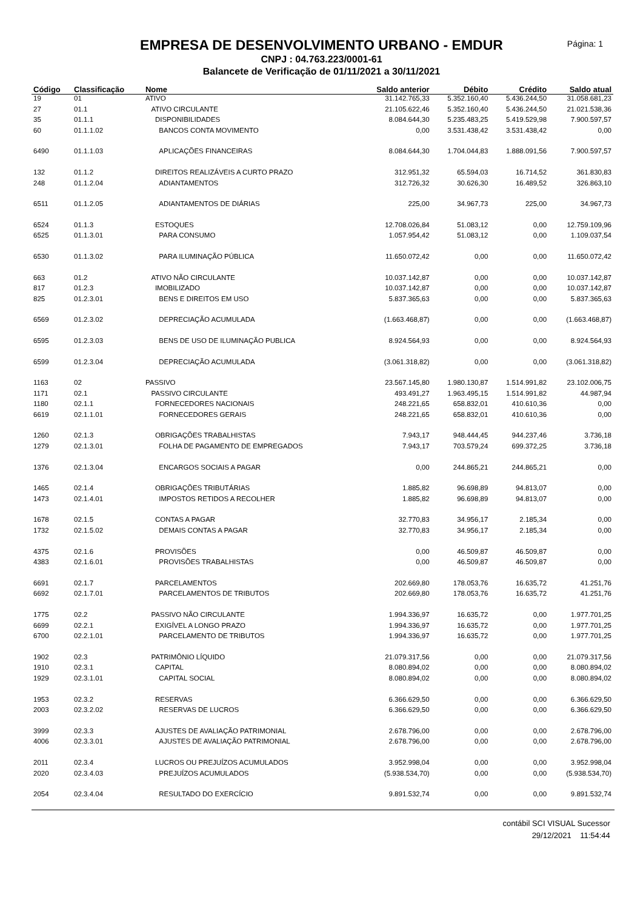EMPRESA DE DESENVOLVIMENTO URBANO - EMDUR
CNPJ : 04.763.223/0001-61
Balancete de Verificação de 01/11/2021 a 30/11/2021
Página: 1
| Código | Classificação | Nome | Saldo anterior | Débito | Crédito | Saldo atual |
| --- | --- | --- | --- | --- | --- | --- |
| 19 | 01 | ATIVO | 31.142.765,33 | 5.352.160,40 | 5.436.244,50 | 31.058.681,23 |
| 27 | 01.1 | ATIVO CIRCULANTE | 21.105.622,46 | 5.352.160,40 | 5.436.244,50 | 21.021.538,36 |
| 35 | 01.1.1 | DISPONIBILIDADES | 8.084.644,30 | 5.235.483,25 | 5.419.529,98 | 7.900.597,57 |
| 60 | 01.1.1.02 | BANCOS CONTA MOVIMENTO | 0,00 | 3.531.438,42 | 3.531.438,42 | 0,00 |
| 6490 | 01.1.1.03 | APLICAÇÕES FINANCEIRAS | 8.084.644,30 | 1.704.044,83 | 1.888.091,56 | 7.900.597,57 |
| 132 | 01.1.2 | DIREITOS REALIZÁVEIS A CURTO PRAZO | 312.951,32 | 65.594,03 | 16.714,52 | 361.830,83 |
| 248 | 01.1.2.04 | ADIANTAMENTOS | 312.726,32 | 30.626,30 | 16.489,52 | 326.863,10 |
| 6511 | 01.1.2.05 | ADIANTAMENTOS DE DIÁRIAS | 225,00 | 34.967,73 | 225,00 | 34.967,73 |
| 6524 | 01.1.3 | ESTOQUES | 12.708.026,84 | 51.083,12 | 0,00 | 12.759.109,96 |
| 6525 | 01.1.3.01 | PARA CONSUMO | 1.057.954,42 | 51.083,12 | 0,00 | 1.109.037,54 |
| 6530 | 01.1.3.02 | PARA ILUMINAÇÃO PÚBLICA | 11.650.072,42 | 0,00 | 0,00 | 11.650.072,42 |
| 663 | 01.2 | ATIVO NÃO CIRCULANTE | 10.037.142,87 | 0,00 | 0,00 | 10.037.142,87 |
| 817 | 01.2.3 | IMOBILIZADO | 10.037.142,87 | 0,00 | 0,00 | 10.037.142,87 |
| 825 | 01.2.3.01 | BENS E DIREITOS EM USO | 5.837.365,63 | 0,00 | 0,00 | 5.837.365,63 |
| 6569 | 01.2.3.02 | DEPRECIAÇÃO ACUMULADA | (1.663.468,87) | 0,00 | 0,00 | (1.663.468,87) |
| 6595 | 01.2.3.03 | BENS DE USO DE ILUMINAÇÃO PUBLICA | 8.924.564,93 | 0,00 | 0,00 | 8.924.564,93 |
| 6599 | 01.2.3.04 | DEPRECIAÇÃO ACUMULADA | (3.061.318,82) | 0,00 | 0,00 | (3.061.318,82) |
| 1163 | 02 | PASSIVO | 23.567.145,80 | 1.980.130,87 | 1.514.991,82 | 23.102.006,75 |
| 1171 | 02.1 | PASSIVO CIRCULANTE | 493.491,27 | 1.963.495,15 | 1.514.991,82 | 44.987,94 |
| 1180 | 02.1.1 | FORNECEDORES NACIONAIS | 248.221,65 | 658.832,01 | 410.610,36 | 0,00 |
| 6619 | 02.1.1.01 | FORNECEDORES GERAIS | 248.221,65 | 658.832,01 | 410.610,36 | 0,00 |
| 1260 | 02.1.3 | OBRIGAÇÕES TRABALHISTAS | 7.943,17 | 948.444,45 | 944.237,46 | 3.736,18 |
| 1279 | 02.1.3.01 | FOLHA DE PAGAMENTO DE EMPREGADOS | 7.943,17 | 703.579,24 | 699.372,25 | 3.736,18 |
| 1376 | 02.1.3.04 | ENCARGOS SOCIAIS A PAGAR | 0,00 | 244.865,21 | 244.865,21 | 0,00 |
| 1465 | 02.1.4 | OBRIGAÇÕES TRIBUTÁRIAS | 1.885,82 | 96.698,89 | 94.813,07 | 0,00 |
| 1473 | 02.1.4.01 | IMPOSTOS RETIDOS A RECOLHER | 1.885,82 | 96.698,89 | 94.813,07 | 0,00 |
| 1678 | 02.1.5 | CONTAS A PAGAR | 32.770,83 | 34.956,17 | 2.185,34 | 0,00 |
| 1732 | 02.1.5.02 | DEMAIS CONTAS A PAGAR | 32.770,83 | 34.956,17 | 2.185,34 | 0,00 |
| 4375 | 02.1.6 | PROVISÕES | 0,00 | 46.509,87 | 46.509,87 | 0,00 |
| 4383 | 02.1.6.01 | PROVISÕES TRABALHISTAS | 0,00 | 46.509,87 | 46.509,87 | 0,00 |
| 6691 | 02.1.7 | PARCELAMENTOS | 202.669,80 | 178.053,76 | 16.635,72 | 41.251,76 |
| 6692 | 02.1.7.01 | PARCELAMENTOS DE TRIBUTOS | 202.669,80 | 178.053,76 | 16.635,72 | 41.251,76 |
| 1775 | 02.2 | PASSIVO NÃO CIRCULANTE | 1.994.336,97 | 16.635,72 | 0,00 | 1.977.701,25 |
| 6699 | 02.2.1 | EXIGÍVEL A LONGO PRAZO | 1.994.336,97 | 16.635,72 | 0,00 | 1.977.701,25 |
| 6700 | 02.2.1.01 | PARCELAMENTO DE TRIBUTOS | 1.994.336,97 | 16.635,72 | 0,00 | 1.977.701,25 |
| 1902 | 02.3 | PATRIMÔNIO LÍQUIDO | 21.079.317,56 | 0,00 | 0,00 | 21.079.317,56 |
| 1910 | 02.3.1 | CAPITAL | 8.080.894,02 | 0,00 | 0,00 | 8.080.894,02 |
| 1929 | 02.3.1.01 | CAPITAL SOCIAL | 8.080.894,02 | 0,00 | 0,00 | 8.080.894,02 |
| 1953 | 02.3.2 | RESERVAS | 6.366.629,50 | 0,00 | 0,00 | 6.366.629,50 |
| 2003 | 02.3.2.02 | RESERVAS DE LUCROS | 6.366.629,50 | 0,00 | 0,00 | 6.366.629,50 |
| 3999 | 02.3.3 | AJUSTES DE AVALIAÇÃO PATRIMONIAL | 2.678.796,00 | 0,00 | 0,00 | 2.678.796,00 |
| 4006 | 02.3.3.01 | AJUSTES DE AVALIAÇÃO PATRIMONIAL | 2.678.796,00 | 0,00 | 0,00 | 2.678.796,00 |
| 2011 | 02.3.4 | LUCROS OU PREJUÍZOS ACUMULADOS | 3.952.998,04 | 0,00 | 0,00 | 3.952.998,04 |
| 2020 | 02.3.4.03 | PREJUÍZOS ACUMULADOS | (5.938.534,70) | 0,00 | 0,00 | (5.938.534,70) |
| 2054 | 02.3.4.04 | RESULTADO DO EXERCÍCIO | 9.891.532,74 | 0,00 | 0,00 | 9.891.532,74 |
contábil SCI VISUAL Sucessor
29/12/2021 11:54:44